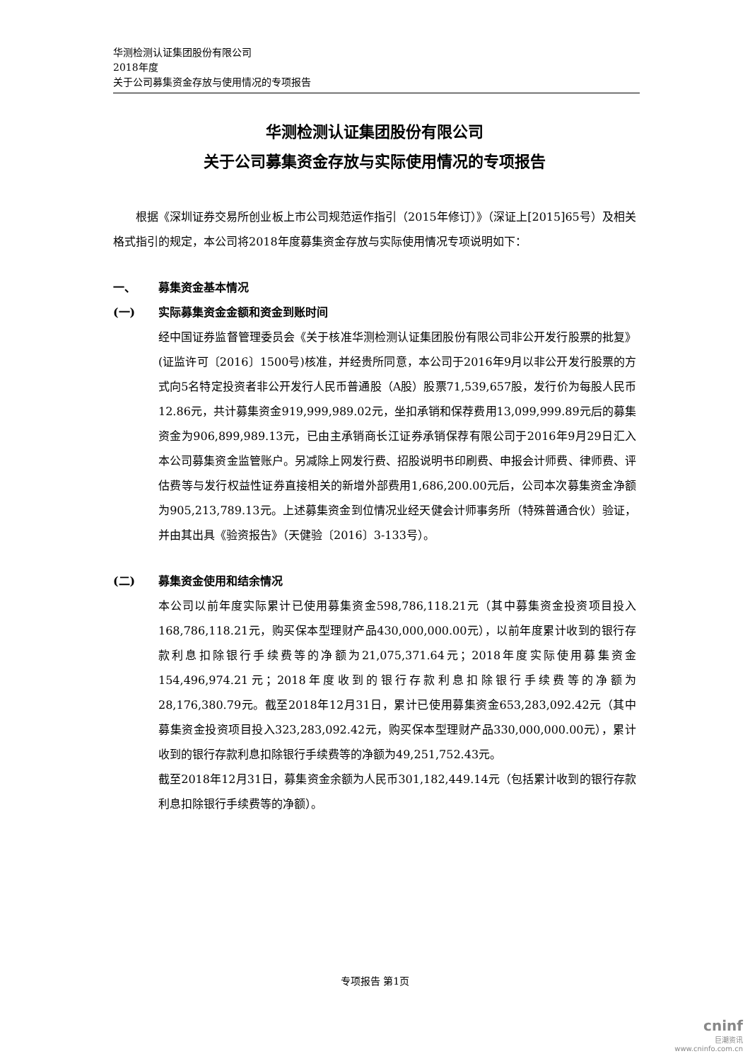华测检测认证集团股份有限公司
2018年度
关于公司募集资金存放与使用情况的专项报告
华测检测认证集团股份有限公司
关于公司募集资金存放与实际使用情况的专项报告
根据《深圳证券交易所创业板上市公司规范运作指引（2015年修订）》（深证上[2015]65号）及相关格式指引的规定，本公司将2018年度募集资金存放与实际使用情况专项说明如下：
一、 募集资金基本情况
(一) 实际募集资金金额和资金到账时间
经中国证券监督管理委员会《关于核准华测检测认证集团股份有限公司非公开发行股票的批复》(证监许可〔2016〕1500号)核准，并经贵所同意，本公司于2016年9月以非公开发行股票的方式向5名特定投资者非公开发行人民币普通股（A股）股票71,539,657股，发行价为每股人民币12.86元，共计募集资金919,999,989.02元，坐扣承销和保荐费用13,099,999.89元后的募集资金为906,899,989.13元，已由主承销商长江证券承销保荐有限公司于2016年9月29日汇入本公司募集资金监管账户。另减除上网发行费、招股说明书印刷费、申报会计师费、律师费、评估费等与发行权益性证券直接相关的新增外部费用1,686,200.00元后，公司本次募集资金净额为905,213,789.13元。上述募集资金到位情况业经天健会计师事务所（特殊普通合伙）验证，并由其出具《验资报告》（天健验〔2016〕3-133号）。
(二) 募集资金使用和结余情况
本公司以前年度实际累计已使用募集资金598,786,118.21元（其中募集资金投资项目投入168,786,118.21元，购买保本型理财产品430,000,000.00元），以前年度累计收到的银行存款利息扣除银行手续费等的净额为21,075,371.64元；2018年度实际使用募集资金154,496,974.21元；2018年度收到的银行存款利息扣除银行手续费等的净额为28,176,380.79元。截至2018年12月31日，累计已使用募集资金653,283,092.42元（其中募集资金投资项目投入323,283,092.42元，购买保本型理财产品330,000,000.00元），累计收到的银行存款利息扣除银行手续费等的净额为49,251,752.43元。
截至2018年12月31日，募集资金余额为人民币301,182,449.14元（包括累计收到的银行存款利息扣除银行手续费等的净额）。
专项报告 第1页
cninf
巨潮资讯
www.cninfo.com.cn